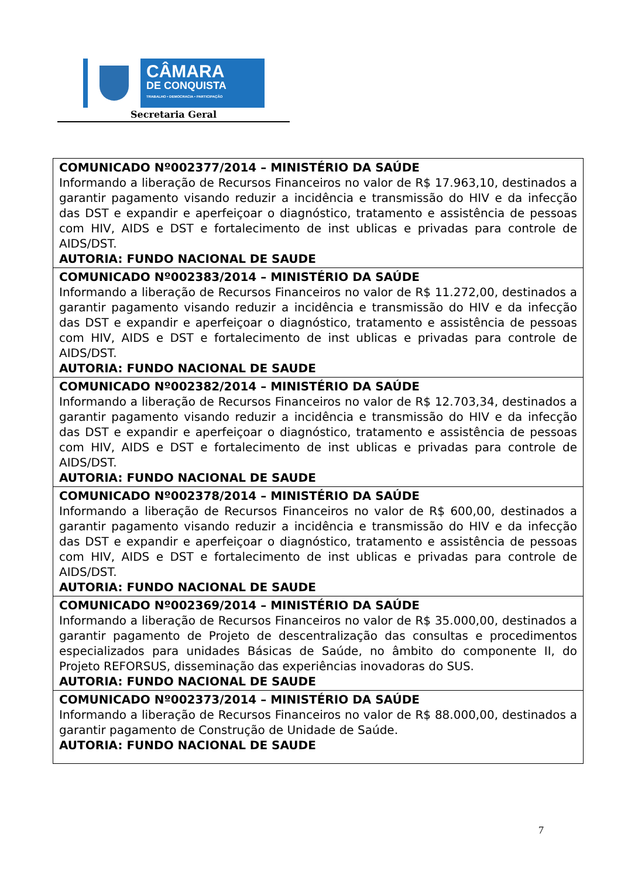CÂMARA
DE CONQUISTA
TRABALHO • DEMOCRACIA • PARTICIPAÇÃO
Secretaria Geral
| COMUNICADO Nº002377/2014 – MINISTÉRIO DA SAÚDE Informando a liberação de Recursos Financeiros no valor de R$ 17.963,10, destinados a garantir pagamento visando reduzir a incidência e transmissão do HIV e da infecção das DST e expandir e aperfeiçoar o diagnóstico, tratamento e assistência de pessoas com HIV, AIDS e DST e fortalecimento de inst ublicas e privadas para controle de AIDS/DST. AUTORIA: FUNDO NACIONAL DE SAUDE |
| COMUNICADO Nº002383/2014 – MINISTÉRIO DA SAÚDE Informando a liberação de Recursos Financeiros no valor de R$ 11.272,00, destinados a garantir pagamento visando reduzir a incidência e transmissão do HIV e da infecção das DST e expandir e aperfeiçoar o diagnóstico, tratamento e assistência de pessoas com HIV, AIDS e DST e fortalecimento de inst ublicas e privadas para controle de AIDS/DST. AUTORIA: FUNDO NACIONAL DE SAUDE |
| COMUNICADO Nº002382/2014 – MINISTÉRIO DA SAÚDE Informando a liberação de Recursos Financeiros no valor de R$ 12.703,34, destinados a garantir pagamento visando reduzir a incidência e transmissão do HIV e da infecção das DST e expandir e aperfeiçoar o diagnóstico, tratamento e assistência de pessoas com HIV, AIDS e DST e fortalecimento de inst ublicas e privadas para controle de AIDS/DST. AUTORIA: FUNDO NACIONAL DE SAUDE |
| COMUNICADO Nº002378/2014 – MINISTÉRIO DA SAÚDE Informando a liberação de Recursos Financeiros no valor de R$ 600,00, destinados a garantir pagamento visando reduzir a incidência e transmissão do HIV e da infecção das DST e expandir e aperfeiçoar o diagnóstico, tratamento e assistência de pessoas com HIV, AIDS e DST e fortalecimento de inst ublicas e privadas para controle de AIDS/DST. AUTORIA: FUNDO NACIONAL DE SAUDE |
| COMUNICADO Nº002369/2014 – MINISTÉRIO DA SAÚDE Informando a liberação de Recursos Financeiros no valor de R$ 35.000,00, destinados a garantir pagamento de Projeto de descentralização das consultas e procedimentos especializados para unidades Básicas de Saúde, no âmbito do componente II, do Projeto REFORSUS, disseminação das experiências inovadoras do SUS. AUTORIA: FUNDO NACIONAL DE SAUDE |
| COMUNICADO Nº002373/2014 – MINISTÉRIO DA SAÚDE Informando a liberação de Recursos Financeiros no valor de R$ 88.000,00, destinados a garantir pagamento de Construção de Unidade de Saúde. AUTORIA: FUNDO NACIONAL DE SAUDE |
7